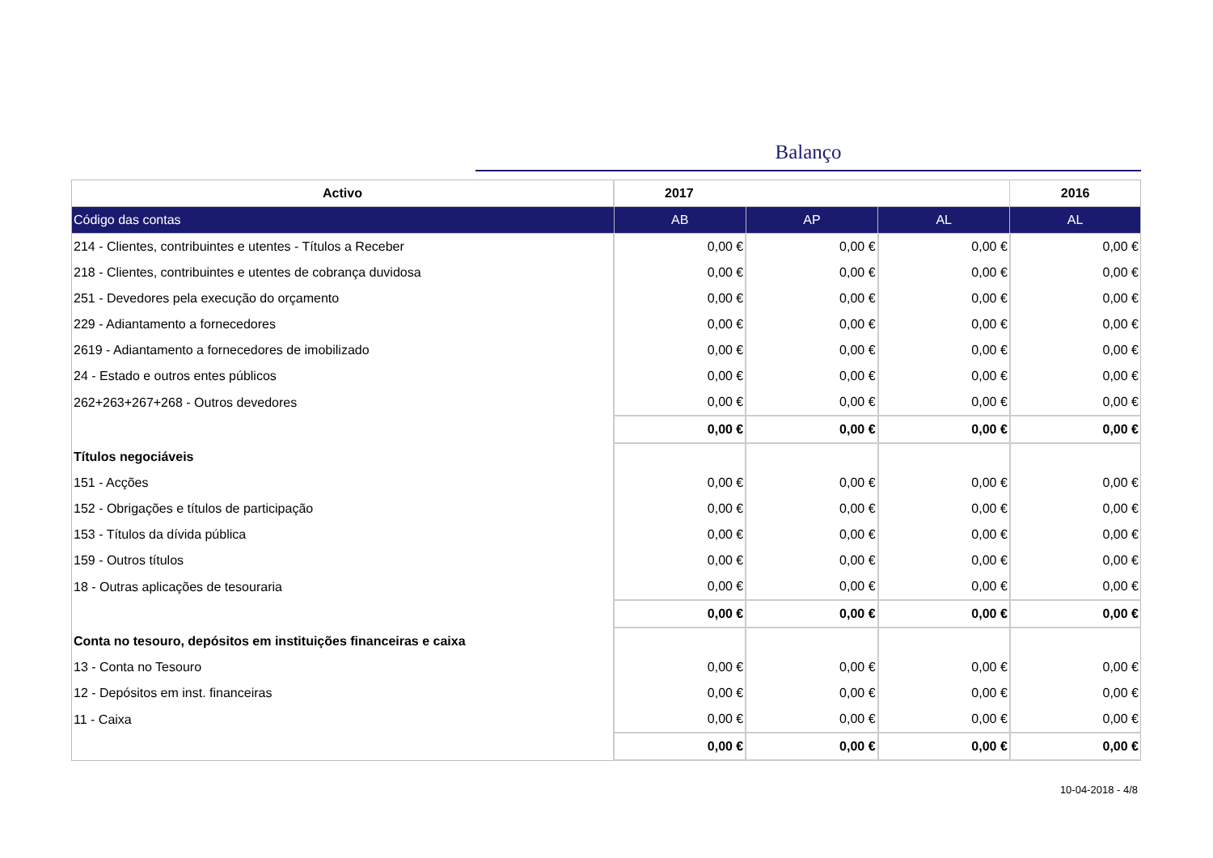Balanço
| Activo | 2017 | | | 2016 |
| --- | --- | --- | --- | --- |
| Código das contas | AB | AP | AL | AL |
| 214 - Clientes, contribuintes e utentes - Títulos a Receber | 0,00 € | 0,00 € | 0,00 € | 0,00 € |
| 218 - Clientes, contribuintes e utentes de cobrança duvidosa | 0,00 € | 0,00 € | 0,00 € | 0,00 € |
| 251 - Devedores pela execução do orçamento | 0,00 € | 0,00 € | 0,00 € | 0,00 € |
| 229 - Adiantamento a fornecedores | 0,00 € | 0,00 € | 0,00 € | 0,00 € |
| 2619 - Adiantamento a fornecedores de imobilizado | 0,00 € | 0,00 € | 0,00 € | 0,00 € |
| 24 - Estado e outros entes públicos | 0,00 € | 0,00 € | 0,00 € | 0,00 € |
| 262+263+267+268 - Outros devedores | 0,00 € | 0,00 € | 0,00 € | 0,00 € |
| | 0,00 € | 0,00 € | 0,00 € | 0,00 € |
| Títulos negociáveis | | | | |
| 151 - Acções | 0,00 € | 0,00 € | 0,00 € | 0,00 € |
| 152 - Obrigações e títulos de participação | 0,00 € | 0,00 € | 0,00 € | 0,00 € |
| 153 - Títulos da dívida pública | 0,00 € | 0,00 € | 0,00 € | 0,00 € |
| 159 - Outros títulos | 0,00 € | 0,00 € | 0,00 € | 0,00 € |
| 18 - Outras aplicações de tesouraria | 0,00 € | 0,00 € | 0,00 € | 0,00 € |
| | 0,00 € | 0,00 € | 0,00 € | 0,00 € |
| Conta no tesouro, depósitos em instituições financeiras e caixa | | | | |
| 13 - Conta no Tesouro | 0,00 € | 0,00 € | 0,00 € | 0,00 € |
| 12 - Depósitos em inst. financeiras | 0,00 € | 0,00 € | 0,00 € | 0,00 € |
| 11 - Caixa | 0,00 € | 0,00 € | 0,00 € | 0,00 € |
| | 0,00 € | 0,00 € | 0,00 € | 0,00 € |
10-04-2018 - 4/8